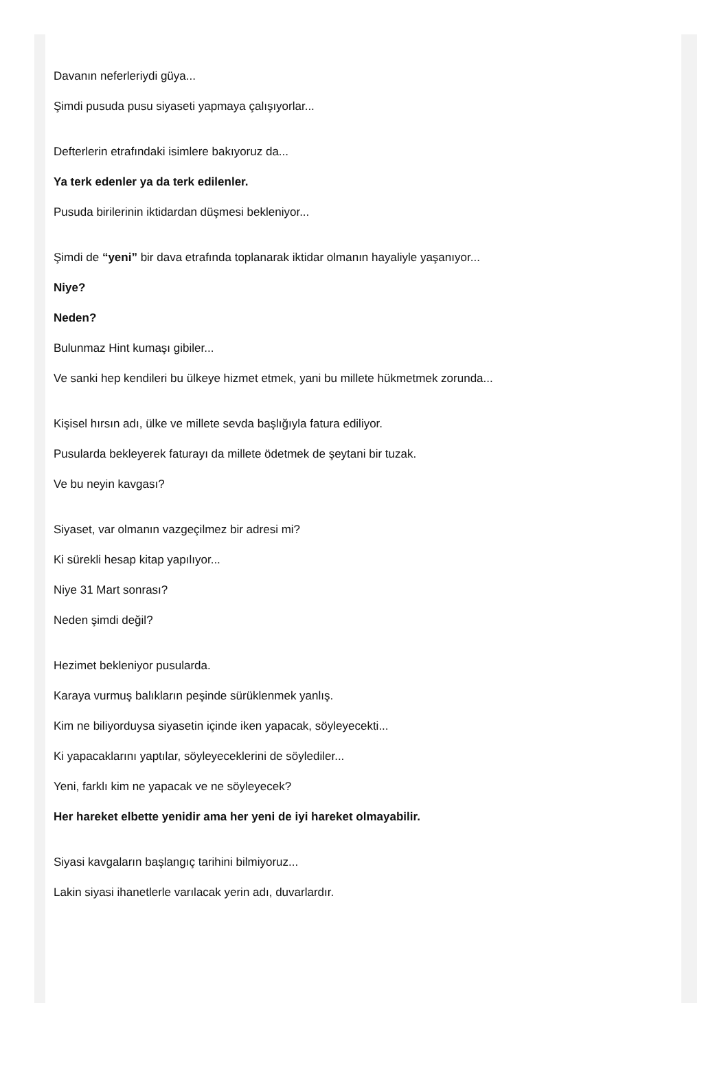Davanın neferleriydi güya...
Şimdi pusuda pusu siyaseti yapmaya çalışıyorlar...
Defterlerin etrafındaki isimlere bakıyoruz da...
Ya terk edenler ya da terk edilenler.
Pusuda birilerinin iktidardan düşmesi bekleniyor...
Şimdi de “yeni” bir dava etrafında toplanarak iktidar olmanın hayaliyle yaşanıyor...
Niye?
Neden?
Bulunmaz Hint kumaşı gibiler...
Ve sanki hep kendileri bu ülkeye hizmet etmek, yani bu millete hükmetmek zorunda...
Kişisel hırsın adı, ülke ve millete sevda başlığıyla fatura ediliyor.
Pusularda bekleyerek faturayı da millete ödetmek de şeytani bir tuzak.
Ve bu neyin kavgası?
Siyaset, var olmanın vazgeçilmez bir adresi mi?
Ki sürekli hesap kitap yapılıyor...
Niye 31 Mart sonrası?
Neden şimdi değil?
Hezimet bekleniyor pusularda.
Karaya vurmuş balıkların peşinde sürüklenmek yanlış.
Kim ne biliyorduysa siyasetin içinde iken yapacak, söyleyecekti...
Ki yapacaklarını yaptılar, söyleyeceklerini de söylediler...
Yeni, farklı kim ne yapacak ve ne söyleyecek?
Her hareket elbette yenidir ama her yeni de iyi hareket olmayabilir.
Siyasi kavgaların başlangıç tarihini bilmiyoruz...
Lakin siyasi ihanetlerle varılacak yerin adı, duvarlardır.